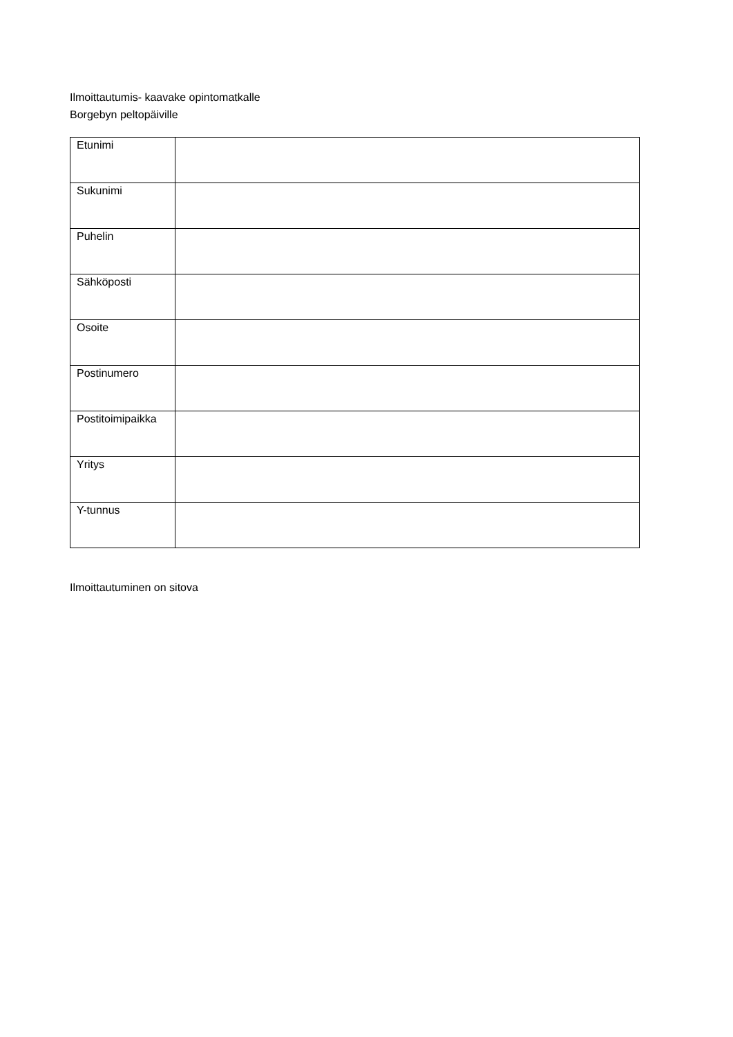Ilmoittautumis- kaavake opintomatkalle
Borgebyn peltopäiville
| Etunimi | |
| Sukunimi | |
| Puhelin | |
| Sähköposti | |
| Osoite | |
| Postinumero | |
| Postitoimipaikka | |
| Yritys | |
| Y-tunnus | |
Ilmoittautuminen on sitova